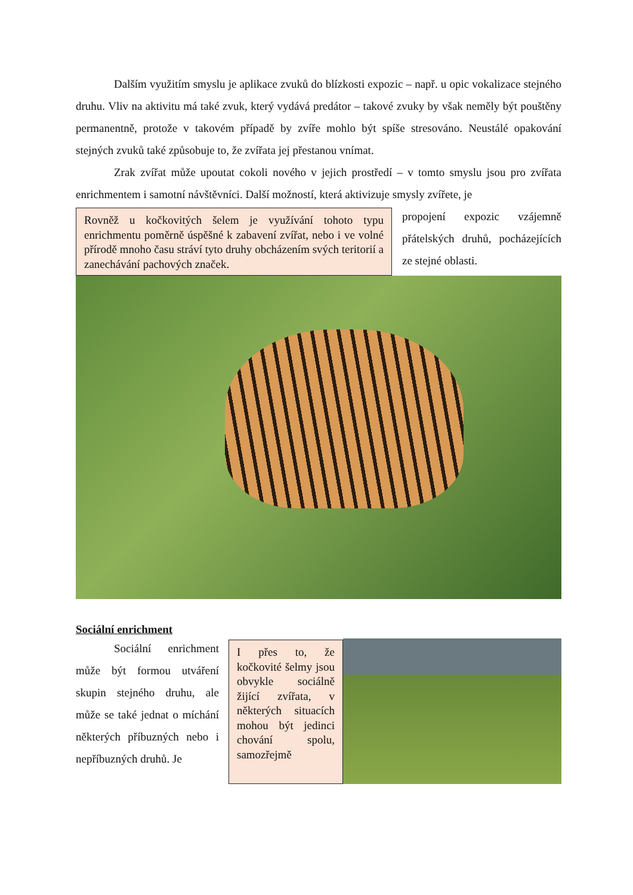Dalším využitím smyslu je aplikace zvuků do blízkosti expozic – např. u opic vokalizace stejného druhu. Vliv na aktivitu má také zvuk, který vydává predátor – takové zvuky by však neměly být pouštěny permanentně, protože v takovém případě by zvíře mohlo být spíše stresováno. Neustálé opakování stejných zvuků také způsobuje to, že zvířata jej přestanou vnímat.
Zrak zvířat může upoutat cokoli nového v jejich prostředí – v tomto smyslu jsou pro zvířata enrichmentem i samotní návštěvníci. Další možností, která aktivizuje smysly zvířete, je
Rovněž u kočkovitých šelem je využívání tohoto typu enrichmentu poměrně úspěšné k zabavení zvířat, nebo i ve volné přírodě mnoho času stráví tyto druhy obcházením svých teritorií a zanechávání pachových značek.
propojení expozic vzájemně přátelských druhů, pocházejících ze stejné oblasti.
Sociální enrichment
Sociální enrichment může být formou utváření skupin stejného druhu, ale může se také jednat o míchání některých příbuzných nebo i nepříbuzných druhů. Je
I přes to, že kočkovité šelmy jsou obvykle sociálně žijící zvířata, v některých situacích mohou být jedinci chování spolu, samozřejmě